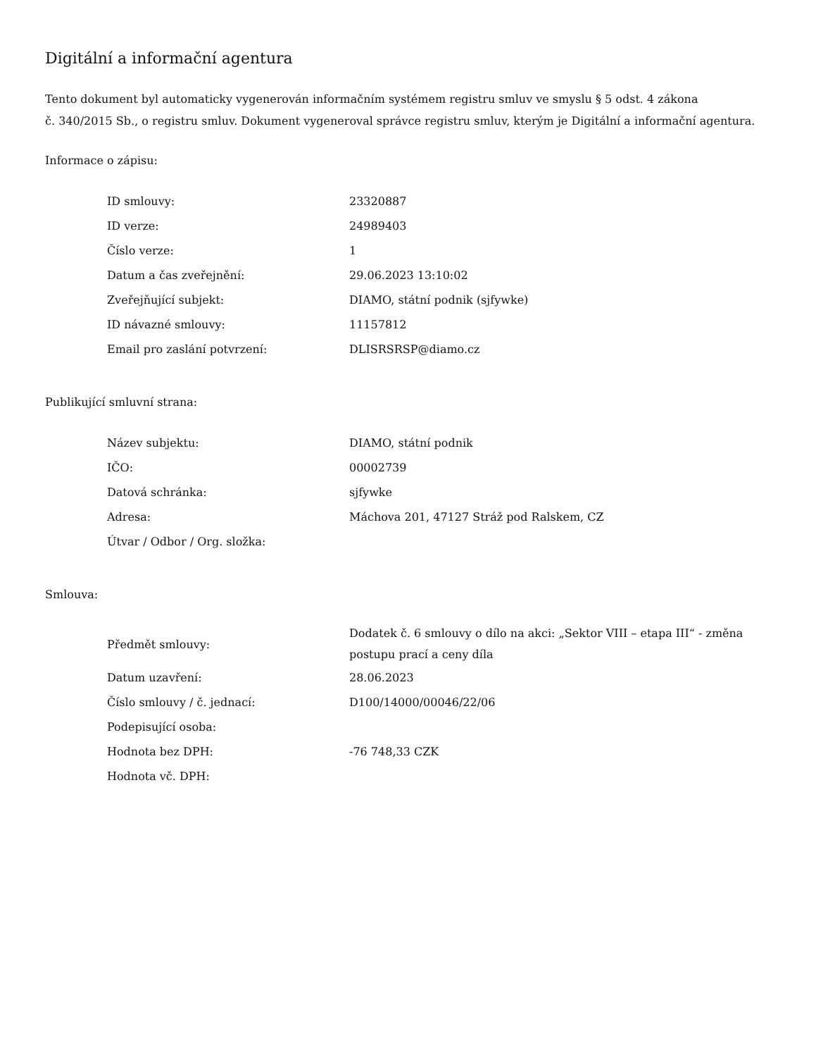Digitální a informační agentura
Tento dokument byl automaticky vygenerován informačním systémem registru smluv ve smyslu § 5 odst. 4 zákona
č. 340/2015 Sb., o registru smluv. Dokument vygeneroval správce registru smluv, kterým je Digitální a informační agentura.
Informace o zápisu:
| ID smlouvy: | 23320887 |
| ID verze: | 24989403 |
| Číslo verze: | 1 |
| Datum a čas zveřejnění: | 29.06.2023 13:10:02 |
| Zveřejňující subjekt: | DIAMO, státní podnik (sjfywke) |
| ID návazné smlouvy: | 11157812 |
| Email pro zaslání potvrzení: | DLISRSRSP@diamo.cz |
Publikující smluvní strana:
| Název subjektu: | DIAMO, státní podnik |
| IČO: | 00002739 |
| Datová schránka: | sjfywke |
| Adresa: | Máchova 201, 47127 Stráž pod Ralskem, CZ |
| Útvar / Odbor / Org. složka: | |
Smlouva:
| Předmět smlouvy: | Dodatek č. 6 smlouvy o dílo na akci: „Sektor VIII – etapa III“ - změna postupu prací a ceny díla |
| Datum uzavření: | 28.06.2023 |
| Číslo smlouvy / č. jednací: | D100/14000/00046/22/06 |
| Podepisující osoba: | |
| Hodnota bez DPH: | -76 748,33 CZK |
| Hodnota vč. DPH: | |